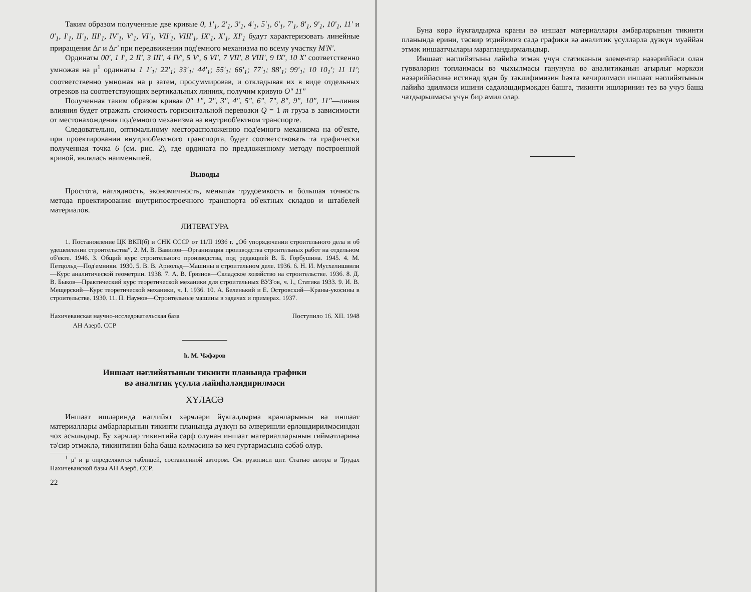Таким образом полученные две кривые 0, 1'<sub>1</sub>, 2'<sub>1</sub>, 3'<sub>1</sub>, 4'<sub>1</sub>, 5'<sub>1</sub>, 6'<sub>1</sub>, 7'<sub>1</sub>, 8'<sub>1</sub>, 9'<sub>1</sub>, 10'<sub>1</sub>, 11' и 0'<sub>1</sub>, I'<sub>1</sub>, II'<sub>1</sub>, III'<sub>1</sub>, IV'<sub>1</sub>, V'<sub>1</sub>, VI'<sub>1</sub>, VII'<sub>1</sub>, VIII'<sub>1</sub>, IX'<sub>1</sub>, X'<sub>1</sub>, XI'<sub>1</sub> будут характеризовать линейные приращения Δr и Δr' при передвижении под'емного механизма по всему участку M'N'.
Ординаты 00', 1 I', 2 II', 3 III', 4 IV', 5 V', 6 VI', 7 VII', 8 VIII', 9 IX', 10 X' соответственно умножая на μ<sup>1</sup> ординаты 1 1'<sub>1</sub>; 22'<sub>1</sub>; 33'<sub>1</sub>; 44'<sub>1</sub>; 55'<sub>1</sub>; 66'<sub>1</sub>; 77'<sub>1</sub>; 88'<sub>1</sub>; 99'<sub>1</sub>; 10 10<sub>1</sub>'; 11 11'; соответственно умножая на μ затем, просуммировав, и откладывая их в виде отдельных отрезков на соответствующих вертикальных линиях, получим кривую O" 11"
Полученная таким образом кривая 0" 1", 2", 3", 4", 5", 6", 7", 8", 9", 10", 11"—линия влияния будет отражать стоимость горизонтальной перевозки Q = 1 m груза в зависимости от местонахождения под'емного механизма на внутриоб'ектном транспорте.
Следовательно, оптимальному месторасположению под'емного механизма на об'екте, при проектировании внутриоб'ектного транспорта, будет соответствовать та графически полученная точка 6 (см. рис. 2), где ордината по предложенному методу построенной кривой, являлась наименьшей.
Выводы
Простота, наглядность, экономичность, меньшая трудоемкость и большая точность метода проектирования внутрипостроечного транспорта об'ектных складов и штабелей материалов.
ЛИТЕРАТУРА
1. Постановление ЦК ВКП(б) и СНК СССР от 11/II 1936 г. „Об упорядочении строительного дела и об удешевлении строительства“. 2. М. В. Вавилов—Организация производства строительных работ на отдельном об'екте. 1946. 3. Общий курс строительного производства, под редакцией В. Б. Горбушина. 1945. 4. М. Петцольд—Под'емники. 1930. 5. В. В. Арнольд—Машины в строительном деле. 1936. 6. Н. И. Мусхелишвили—Курс аналитической геометрии. 1938. 7. А. В. Грязнов—Складское хозяйство на строительстве. 1936. 8. Д. В. Быков—Практический курс теоретической механики для строительных ВУЗ'ов, ч. I., Статика 1933. 9. И. В. Мещерский—Курс теоретической механики, ч. I. 1936. 10. А. Беленький и Е. Островский—Краны-укосины в строительстве. 1930. 11. П. Наумов—Строительные машины в задачах и примерах. 1937.
Нахичеванская научно-исследовательская база
АН Азерб. ССР Поступило 16. XII. 1948
h. М. Чәфәров
Иншаат нәглийятынын тикинти планында графики
вә аналитик үсулла лайиһәләндирилмәси
ХҮЛАСӘ
Иншаат ишләриндә нәглийят хәрҹләри йүкгалдырма кранларынын вә иншаат материаллары амбарларынын тикинти планында дүзкүн вә әлверишли ерләшдирилмәсиндән чох асылыдыр. Бу хәрҹләр тикинтийә сәрф олунан иншаат материалларынын гиймәтләринә тә'сир этмәклә, тикинтинин баһа баша кәлмәсинә вә кеч гуртармасына сәбәб олур.
<sup>1</sup> μ' и μ определяются таблицей, составленной автором. См. рукописи цит. Статью автора в Трудах Нахичеванской базы АН Азерб. ССР.
22
Буна көрә йүкгалдырма краны вә иншаат материаллары амбарларынын тикинти планында ерини, тәсвир этдийимиз садә графики вә аналитик үсулларла дүзкүн муәййән этмәк иншаатчылары марагландырмалыдыр.
Иншаат нәглийятыны лайиһә этмәк үчүн статиканын элементар нәзәриййәси олан гүввәләрин топланмасы вә чыхылмасы ганунуна вә аналитиканын ағырлыг мәркәзи нәзәриййәсинә истинад эдән бу тәклифимизин һәята кечирилмәси иншаат нәглийятынын лайиһә эдилмәси ишини садәләшдирмәкдән башга, тикинти ишләринин тез вә учуз баша чатдырылмасы үчүн бир амил олар.